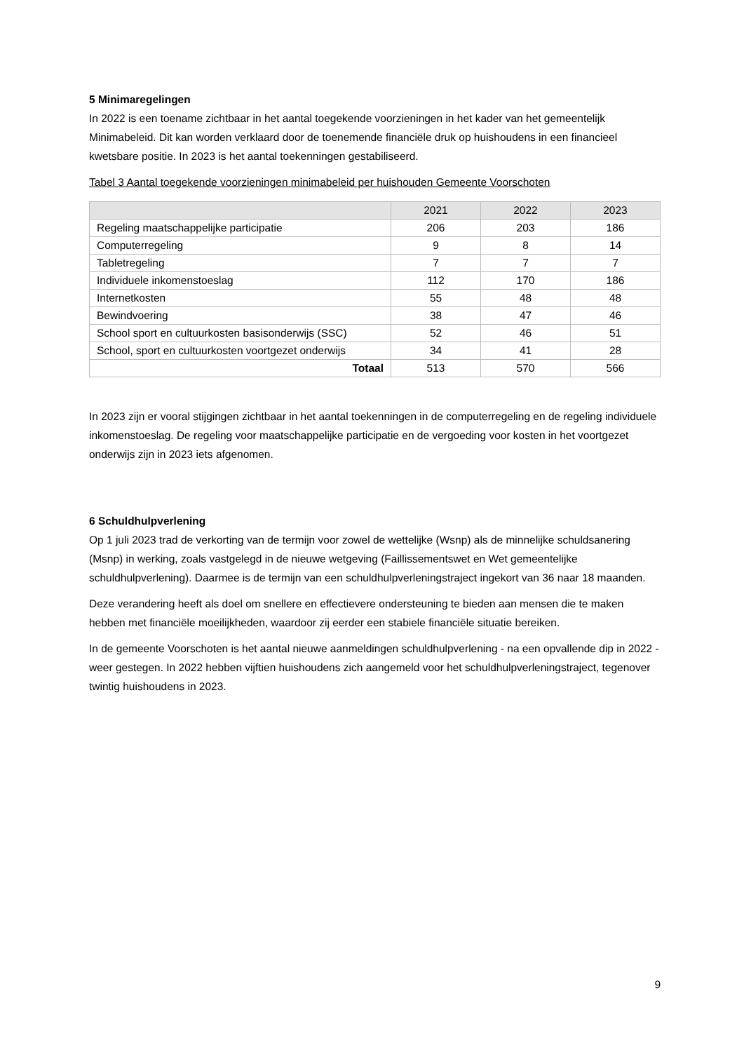5 Minimaregelingen
In 2022 is een toename zichtbaar in het aantal toegekende voorzieningen in het kader van het gemeentelijk Minimabeleid. Dit kan worden verklaard door de toenemende financiële druk op huishoudens in een financieel kwetsbare positie. In 2023 is het aantal toekenningen gestabiliseerd.
Tabel 3 Aantal toegekende voorzieningen minimabeleid per huishouden Gemeente Voorschoten
| | 2021 | 2022 | 2023 |
| --- | --- | --- | --- |
| Regeling maatschappelijke participatie | 206 | 203 | 186 |
| Computerregeling | 9 | 8 | 14 |
| Tabletregeling | 7 | 7 | 7 |
| Individuele inkomenstoeslag | 112 | 170 | 186 |
| Internetkosten | 55 | 48 | 48 |
| Bewindvoering | 38 | 47 | 46 |
| School sport en cultuurkosten basisonderwijs (SSC) | 52 | 46 | 51 |
| School, sport en cultuurkosten voortgezet onderwijs | 34 | 41 | 28 |
| Totaal | 513 | 570 | 566 |
In 2023 zijn er vooral stijgingen zichtbaar in het aantal toekenningen in de computerregeling en de regeling individuele inkomenstoeslag. De regeling voor maatschappelijke participatie en de vergoeding voor kosten in het voortgezet onderwijs zijn in 2023 iets afgenomen.
6 Schuldhulpverlening
Op 1 juli 2023 trad de verkorting van de termijn voor zowel de wettelijke (Wsnp) als de minnelijke schuldsanering (Msnp) in werking, zoals vastgelegd in de nieuwe wetgeving (Faillissementswet en Wet gemeentelijke schuldhulpverlening). Daarmee is de termijn van een schuldhulpverleningstraject ingekort van 36 naar 18 maanden.
Deze verandering heeft als doel om snellere en effectievere ondersteuning te bieden aan mensen die te maken hebben met financiële moeilijkheden, waardoor zij eerder een stabiele financiële situatie bereiken.
In de gemeente Voorschoten is het aantal nieuwe aanmeldingen schuldhulpverlening - na een opvallende dip in 2022 - weer gestegen. In 2022 hebben vijftien huishoudens zich aangemeld voor het schuldhulpverleningstraject, tegenover twintig huishoudens in 2023.
9